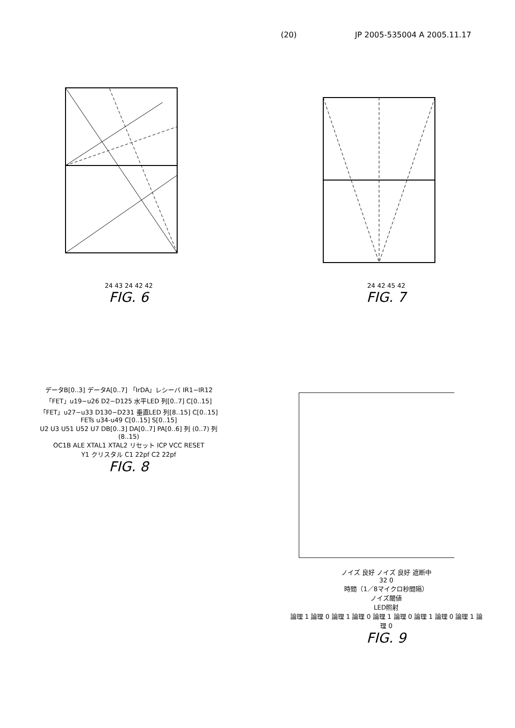(20) JP 2005-535004 A 2005.11.17
24 43 24 42 42
FIG. 6
24 42 45 42
FIG. 7
データB[0..3] データA[0..7] 「IrDA」レシーバ IR1−IR12
「FET」u19−u26 D2−D125 水平LED 列[0..7] C[0..15]
「FET」u27−u33 D130−D231 垂直LED 列[8..15] C[0..15]
FETs u34-u49 C[0..15] S[0..15]
U2 U3 U51 U52 U7 DB[0..3] DA[0..7] PA[0..6] 列 (0..7) 列 (8..15)
OC1B ALE XTAL1 XTAL2 リセット ICP VCC RESET
Y1 クリスタル C1 22pf C2 22pf
FIG. 8
ノイズ 良好 ノイズ 良好 遮断中
32 0
時間（1／8マイクロ秒間隔）
ノイズ閾値
LED照射
論理 1 論理 0 論理 1 論理 0 論理 1 論理 0 論理 1 論理 0 論理 1 論理 0
FIG. 9